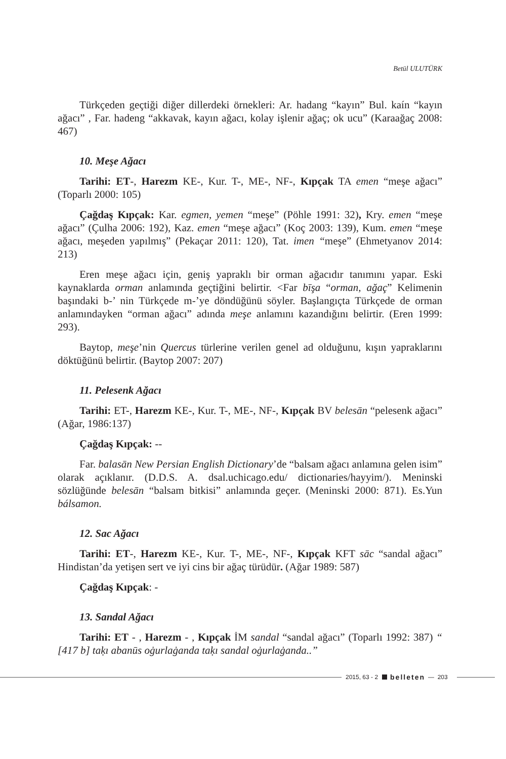Betül ULUTÜRK
Türkçeden geçtiği diğer dillerdeki örnekleri: Ar. hadang “kayın” Bul. kaín “kayın ağacı” , Far. hadeng “akkavak, kayın ağacı, kolay işlenir ağaç; ok ucu” (Karaağaç 2008: 467)
10. Meşe Ağacı
Tarihi: ET-, Harezm KE-, Kur. T-, ME-, NF-, Kıpçak TA emen “meşe ağacı” (Toparlı 2000: 105)
Çağdaş Kıpçak: Kar. egmen, yemen “meşe” (Pöhle 1991: 32), Kry. emen “meşe ağacı” (Çulha 2006: 192), Kaz. emen “meşe ağacı” (Koç 2003: 139), Kum. emen “meşe ağacı, meşeden yapılmış” (Pekaçar 2011: 120), Tat. imen “meşe” (Ehmetyanov 2014: 213)
Eren meşe ağacı için, geniş yapraklı bir orman ağacıdır tanımını yapar. Eski kaynaklarda orman anlamında geçtiğini belirtir. <Far bīşa “orman, ağaç” Kelimenin başındaki b-’ nin Türkçede m-’ye döndüğünü söyler. Başlangıçta Türkçede de orman anlamındayken “orman ağacı” adında meşe anlamını kazandığını belirtir. (Eren 1999: 293).
Baytop, meşe’nin Quercus türlerine verilen genel ad olduğunu, kışın yapraklarını döktüğünü belirtir. (Baytop 2007: 207)
11. Pelesenk Ağacı
Tarihi: ET-, Harezm KE-, Kur. T-, ME-, NF-, Kıpçak BV belesān “pelesenk ağacı” (Ağar, 1986:137)
Çağdaş Kıpçak: --
Far. balasān New Persian English Dictionary’de “balsam ağacı anlamına gelen isim” olarak açıklanır. (D.D.S. A. dsal.uchicago.edu/ dictionaries/hayyim/). Meninski sözlüğünde belesān “balsam bitkisi” anlamında geçer. (Meninski 2000: 871). Es.Yun bálsamon.
12. Sac Ağacı
Tarihi: ET-, Harezm KE-, Kur. T-, ME-, NF-, Kıpçak KFT sāc “sandal ağacı” Hindistan’da yetişen sert ve iyi cins bir ağaç türüdür. (Ağar 1989: 587)
Çağdaş Kıpçak: -
13. Sandal Ağacı
Tarihi: ET - , Harezm - , Kıpçak İM sandal “sandal ağacı” (Toparlı 1992: 387) “ [417 b] taḳı abanūs oġurlaġanda taḳı sandal oġurlaġanda..”
2015, 63 - 2 belleten — 203